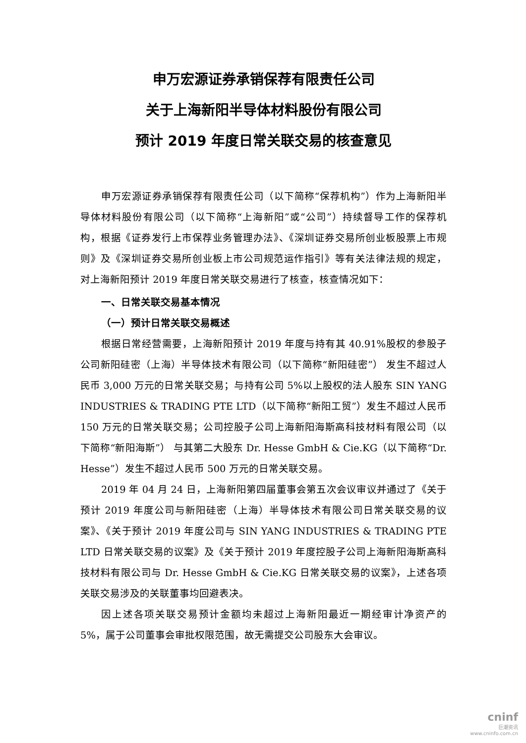申万宏源证券承销保荐有限责任公司
关于上海新阳半导体材料股份有限公司
预计 2019 年度日常关联交易的核查意见
申万宏源证券承销保荐有限责任公司（以下简称“保荐机构”）作为上海新阳半导体材料股份有限公司（以下简称“上海新阳”或“公司”）持续督导工作的保荐机构，根据《证券发行上市保荐业务管理办法》、《深圳证券交易所创业板股票上市规则》及《深圳证券交易所创业板上市公司规范运作指引》等有关法律法规的规定，对上海新阳预计 2019 年度日常关联交易进行了核查，核查情况如下：
一、日常关联交易基本情况
（一）预计日常关联交易概述
根据日常经营需要，上海新阳预计 2019 年度与持有其 40.91%股权的参股子公司新阳硅密（上海）半导体技术有限公司（以下简称“新阳硅密”） 发生不超过人民币 3,000 万元的日常关联交易；与持有公司 5%以上股权的法人股东 SIN YANG INDUSTRIES & TRADING PTE LTD（以下简称“新阳工贸”）发生不超过人民币 150 万元的日常关联交易；公司控股子公司上海新阳海斯高科技材料有限公司（以下简称“新阳海斯”） 与其第二大股东 Dr. Hesse GmbH & Cie.KG（以下简称“Dr. Hesse”）发生不超过人民币 500 万元的日常关联交易。
2019 年 04 月 24 日，上海新阳第四届董事会第五次会议审议并通过了《关于预计 2019 年度公司与新阳硅密（上海）半导体技术有限公司日常关联交易的议案》、《关于预计 2019 年度公司与 SIN YANG INDUSTRIES & TRADING PTE LTD 日常关联交易的议案》及《关于预计 2019 年度控股子公司上海新阳海斯高科技材料有限公司与 Dr. Hesse GmbH & Cie.KG 日常关联交易的议案》，上述各项关联交易涉及的关联董事均回避表决。
因上述各项关联交易预计金额均未超过上海新阳最近一期经审计净资产的 5%，属于公司董事会审批权限范围，故无需提交公司股东大会审议。
cninf
巨潮资讯
www.cninfo.com.cn